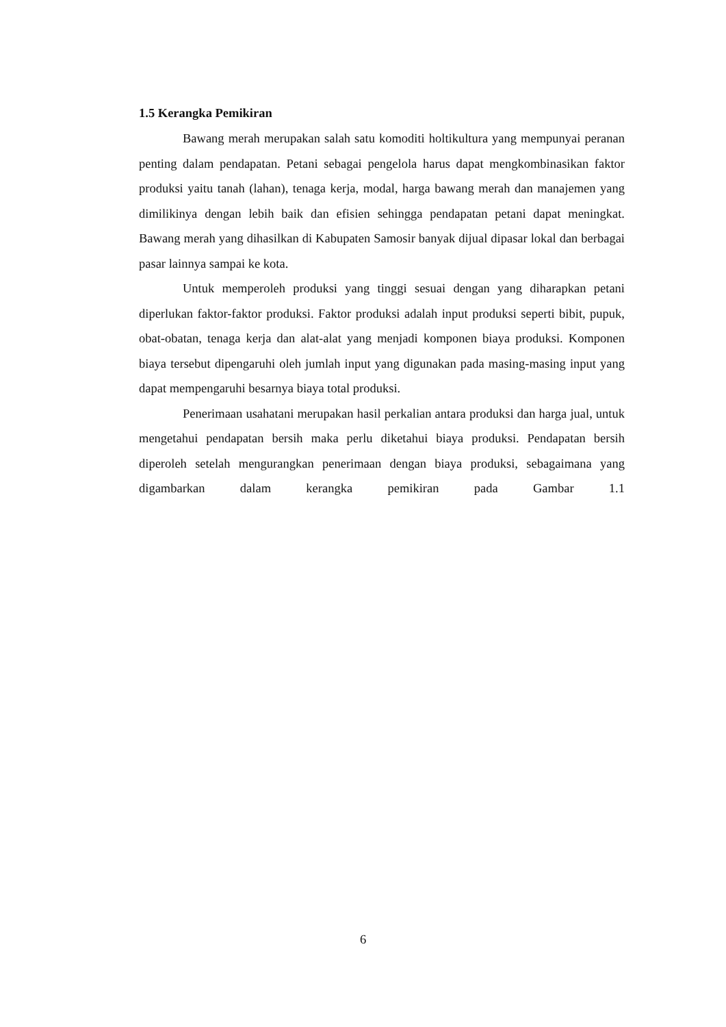1.5 Kerangka Pemikiran
Bawang merah merupakan salah satu komoditi holtikultura yang mempunyai peranan penting dalam pendapatan. Petani sebagai pengelola harus dapat mengkombinasikan faktor produksi yaitu tanah (lahan), tenaga kerja, modal, harga bawang merah dan manajemen yang dimilikinya dengan lebih baik dan efisien sehingga pendapatan petani dapat meningkat. Bawang merah yang dihasilkan di Kabupaten Samosir banyak dijual dipasar lokal dan berbagai pasar lainnya sampai ke kota.
Untuk memperoleh produksi yang tinggi sesuai dengan yang diharapkan petani diperlukan faktor-faktor produksi. Faktor produksi adalah input produksi seperti bibit, pupuk, obat-obatan, tenaga kerja dan alat-alat yang menjadi komponen biaya produksi. Komponen biaya tersebut dipengaruhi oleh jumlah input yang digunakan pada masing-masing input yang dapat mempengaruhi besarnya biaya total produksi.
Penerimaan usahatani merupakan hasil perkalian antara produksi dan harga jual, untuk mengetahui pendapatan bersih maka perlu diketahui biaya produksi. Pendapatan bersih diperoleh setelah mengurangkan penerimaan dengan biaya produksi, sebagaimana yang digambarkan dalam kerangka pemikiran pada Gambar 1.1
6